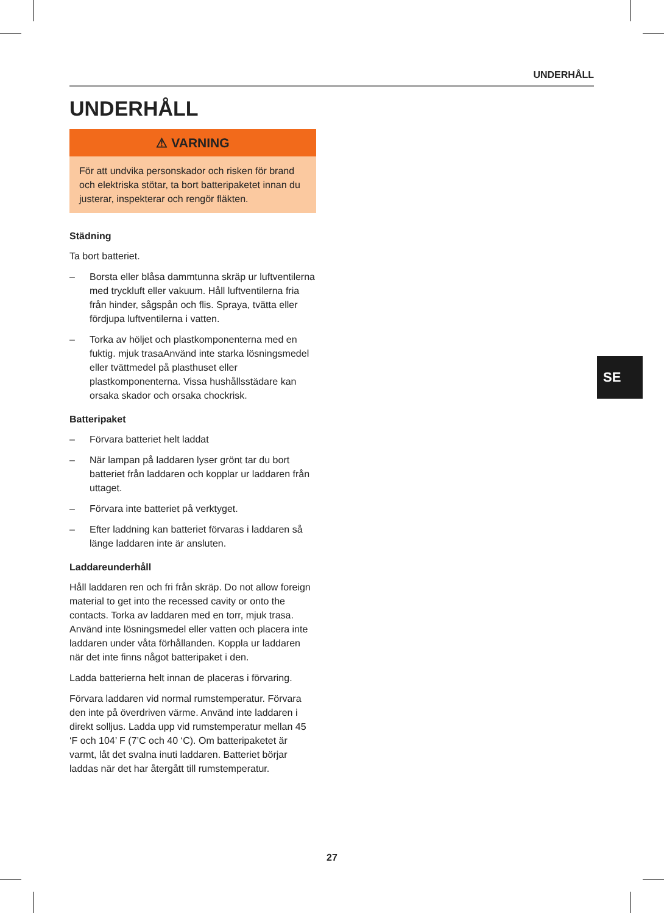UNDERHÅLL
UNDERHÅLL
⚠ VARNING
För att undvika personskador och risken för brand och elektriska stötar, ta bort batteripaketet innan du justerar, inspekterar och rengör fläkten.
Städning
Ta bort batteriet.
– Borsta eller blåsa dammtunna skräp ur luftventilerna med tryckluft eller vakuum. Håll luftventilerna fria från hinder, sågspån och flis. Spraya, tvätta eller fördjupa luftventilerna i vatten.
– Torka av höljet och plastkomponenterna med en fuktig. mjuk trasaAnvänd inte starka lösningsmedel eller tvättmedel på plasthuset eller plastkomponenterna. Vissa hushållsstädare kan orsaka skador och orsaka chockrisk.
Batteripaket
– Förvara batteriet helt laddat
– När lampan på laddaren lyser grönt tar du bort batteriet från laddaren och kopplar ur laddaren från uttaget.
– Förvara inte batteriet på verktyget.
– Efter laddning kan batteriet förvaras i laddaren så länge laddaren inte är ansluten.
Laddareunderhåll
Håll laddaren ren och fri från skräp. Do not allow foreign material to get into the recessed cavity or onto the contacts. Torka av laddaren med en torr, mjuk trasa. Använd inte lösningsmedel eller vatten och placera inte laddaren under våta förhållanden. Koppla ur laddaren när det inte finns något batteripaket i den.
Ladda batterierna helt innan de placeras i förvaring.
Förvara laddaren vid normal rumstemperatur. Förvara den inte på överdriven värme. Använd inte laddaren i direkt solljus. Ladda upp vid rumstemperatur mellan 45 ‘F och 104’ F (7’C och 40 ‘C). Om batteripaketet är varmt, låt det svalna inuti laddaren. Batteriet börjar laddas när det har återgått till rumstemperatur.
SE
27